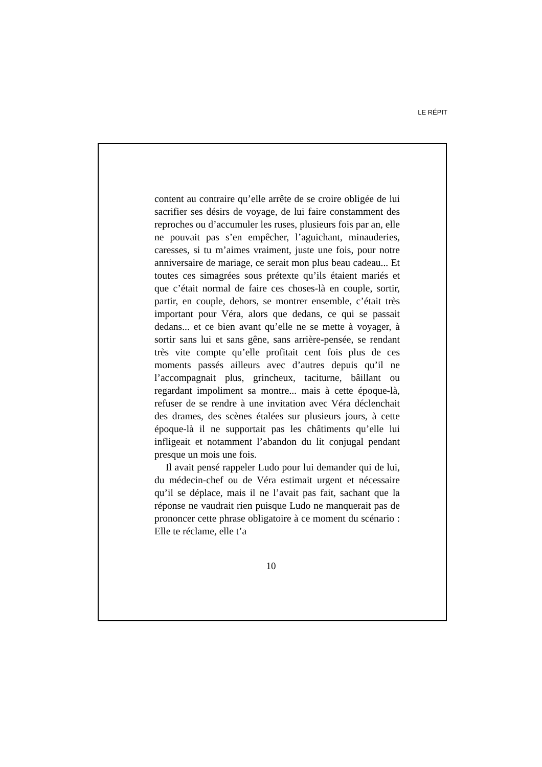LE RÉPIT
content au contraire qu’elle arrête de se croire obligée de lui sacrifier ses désirs de voyage, de lui faire constamment des reproches ou d’accumuler les ruses, plusieurs fois par an, elle ne pouvait pas s’en empêcher, l’aguichant, minauderies, caresses, si tu m’aimes vraiment, juste une fois, pour notre anniversaire de mariage, ce serait mon plus beau cadeau... Et toutes ces simagrées sous prétexte qu’ils étaient mariés et que c’était normal de faire ces choses-là en couple, sortir, partir, en couple, dehors, se montrer ensemble, c’était très important pour Véra, alors que dedans, ce qui se passait dedans... et ce bien avant qu’elle ne se mette à voyager, à sortir sans lui et sans gêne, sans arrière-pensée, se rendant très vite compte qu’elle profitait cent fois plus de ces moments passés ailleurs avec d’autres depuis qu’il ne l’accompagnait plus, grincheux, taciturne, bâillant ou regardant impoliment sa montre... mais à cette époque-là, refuser de se rendre à une invitation avec Véra déclenchait des drames, des scènes étalées sur plusieurs jours, à cette époque-là il ne supportait pas les châtiments qu’elle lui infligeait et notamment l’abandon du lit conjugal pendant presque un mois une fois.
Il avait pensé rappeler Ludo pour lui demander qui de lui, du médecin-chef ou de Véra estimait urgent et nécessaire qu’il se déplace, mais il ne l’avait pas fait, sachant que la réponse ne vaudrait rien puisque Ludo ne manquerait pas de prononcer cette phrase obligatoire à ce moment du scénario : Elle te réclame, elle t’a
10